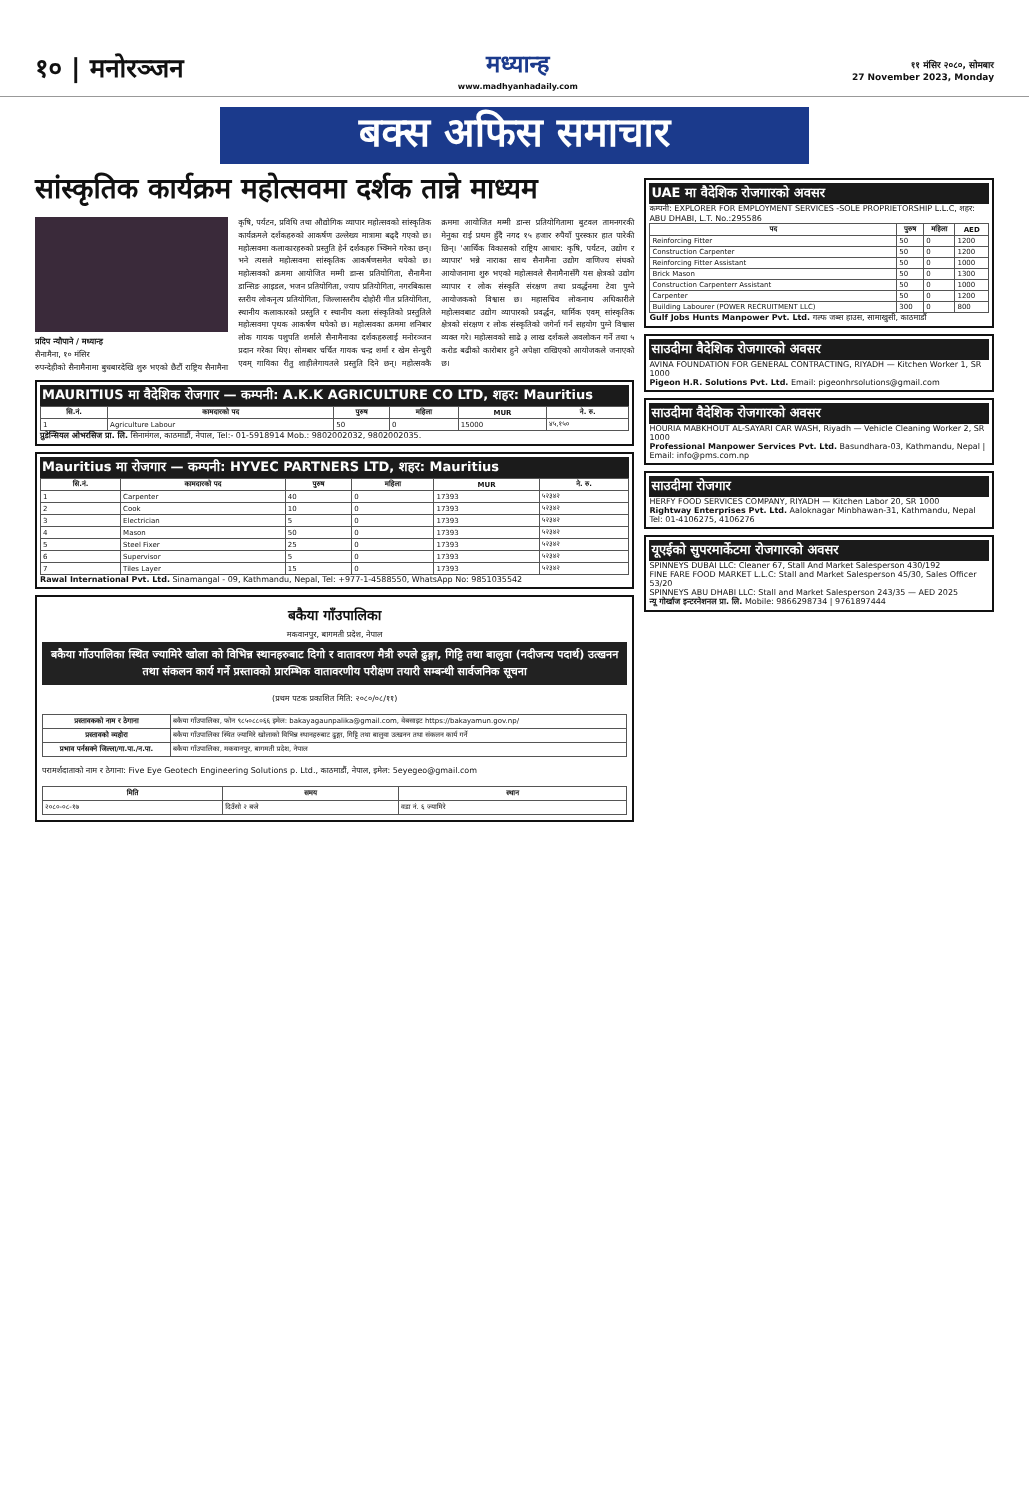१० | मनोरञ्जन मध्यान्ह
www.madhyanhadaily.com
११ मंसिर २०८०, सोमबार
27 November 2023, Monday
बक्स अफिस समाचार
सांस्कृतिक कार्यक्रम महोत्सवमा दर्शक तान्ने माध्यम
प्रदिप न्यौपाने / मध्यान्ह
सैनामैना, १० मंसिर
रुपन्देहीको सैनामैनामा बुधबारदेखि शुरु भएको छैटौं राष्ट्रिय सैनामैना कृषि, पर्यटन, प्रविधि तथा औद्योगिक व्यापार महोत्सवको सांस्कृतिक कार्यक्रमले दर्शकहरुको आकर्षण उल्लेख्य मात्रामा बढ्दै गएको छ। महोत्सवमा कलाकारहरुको प्रस्तुति हेर्न दर्शकहरु भ्क्मिने गरेका छन्। भने त्यसले महोत्सवमा सांस्कृतिक आकर्षणसमेत थपेको छ। महोत्सवको क्रममा आयोजित मम्मी डान्स प्रतियोगिता, सैनामैना डान्सिङ आइडल, भजन प्रतियोगिता, ज्याप प्रतियोगिता, नगरबिकास स्तरीय लोकनृत्य प्रतियोगिता, जिल्लास्तरीय दोहोरी गीत प्रतियोगिता, स्थानीय कलाकारको प्रस्तुति र स्थानीय कला संस्कृतिको प्रस्तुतिले महोत्सवमा पृथक आकर्षण थपेको छ। महोत्सवका क्रममा शनिबार लोक गायक पशुपति शर्माले सैनामैनाका दर्शकहरुलाई मनोरञ्जन प्रदान गरेका थिए। सोमबार चर्चित गायक चन्द्र शर्मा र खेम सेन्चुरी एवम् गायिका रीतु शाहीलेगायतले प्रस्तुति दिने छन्। महोत्सवकै क्रममा आयोजित मम्मी डान्स प्रतियोगितामा बुटवल तामनगरकी मेनुका राई प्रथम हुँदै नगद १५ हजार रुपैयाँ पुरस्कार हात पारेकी छिन्। 'आर्थिक विकासको राष्ट्रिय आधार: कृषि, पर्यटन, उद्योग र व्यापार' भन्ने नाराका साथ सैनामैना उद्योग वाणिज्य संघको आयोजनामा शुरु भएको महोत्सवले सैनामैनासँगै यस क्षेत्रको उद्योग व्यापार र लोक संस्कृति संरक्षण तथा प्रवर्द्धनमा टेवा पुग्ने आयोजकको विश्वास छ। महासचिव लोकनाथ अधिकारीले महोत्सवबाट उद्योग व्यापारको प्रवर्द्धन, धार्मिक एवम् सांस्कृतिक क्षेत्रको संरक्षण र लोक संस्कृतिको जगेर्ना गर्न सहयोग पुग्ने विश्वास व्यक्त गरे। महोत्सवको साढे ३ लाख दर्शकले अवलोकन गर्ने तथा ५ करोड बढीको कारोबार हुने अपेक्षा राखिएको आयोजकले जनाएको छ।
MAURITIUS मा वैदेशिक रोजगार — कम्पनी: A.K.K AGRICULTURE CO LTD, शहर: Mauritius
| सि.नं. | कामदारको पद | पुरुष | महिला | MUR | ने. रु. |
| --- | --- | --- | --- | --- | --- |
| 1 | Agriculture Labour | 50 | 0 | 15000 | ४५,१५० |
प्रुडेन्सियल ओभरसिज प्रा. लि. सिनामंगल, काठमाडौं, नेपाल, Tel:- 01-5918914 Mob.: 9802002032, 9802002035.
Mauritius मा रोजगार — कम्पनी: HYVEC PARTNERS LTD, शहर: Mauritius
| सि.नं. | कामदारको पद | पुरुष | महिला | MUR | ने. रु. |
| --- | --- | --- | --- | --- | --- |
| 1 | Carpenter | 40 | 0 | 17393 | ५२३४२ |
| 2 | Cook | 10 | 0 | 17393 | ५२३४२ |
| 3 | Electrician | 5 | 0 | 17393 | ५२३४२ |
| 4 | Mason | 50 | 0 | 17393 | ५२३४२ |
| 5 | Steel Fixer | 25 | 0 | 17393 | ५२३४२ |
| 6 | Supervisor | 5 | 0 | 17393 | ५२३४२ |
| 7 | Tiles Layer | 15 | 0 | 17393 | ५२३४२ |
Rawal International Pvt. Ltd. Sinamangal - 09, Kathmandu, Nepal, Tel: +977-1-4588550, WhatsApp No: 9851035542
बकैया गाँउपालिका
मकवानपुर, बागमती प्रदेश, नेपाल
बकैया गाँउपालिका स्थित ज्यामिरे खोला को विभिन्न स्थानहरुबाट दिगो र वातावरण मैत्री रुपले ढुङ्गा, गिट्टि तथा बालुवा (नदीजन्य पदार्थ) उत्खनन तथा संकलन कार्य गर्ने प्रस्तावको प्रारम्भिक वातावरणीय परीक्षण तयारी सम्बन्धी सार्वजनिक सूचना
(प्रथम पटक प्रकाशित मिति: २०८०/०८/११)
| प्रस्तावकको नाम र ठेगाना | बकैया गाँउपालिका, फोन ९८५०८८०६६ इमेल: bakayagaunpalika@gmail.com, वेबसाइट https://bakayamun.gov.np/ |
| प्रस्तावको व्यहोरा | बकैया गाँउपालिका स्थित ज्यामिरे खोलाको विभिन्न स्थानहरुबाट ढुङ्गा, गिट्टि तथा बालुवा उत्खनन तथा संकलन कार्य गर्ने |
| प्रभाव पर्नसक्ने जिल्ला/गा.पा./न.पा. | बकैया गाँउपालिका, मकवानपुर, बागमती प्रदेश, नेपाल |
परामर्शदाताको नाम र ठेगाना: Five Eye Geotech Engineering Solutions p. Ltd., काठमाडौं, नेपाल, इमेल: 5eyegeo@gmail.com
| मिति | समय | स्थान |
| --- | --- | --- |
| २०८०-०८-१७ | दिउँसो २ बजे | वडा नं. ६ ज्यामिरे |
UAE मा वैदेशिक रोजगारको अवसर
कम्पनी: EXPLORER FOR EMPLOYMENT SERVICES -SOLE PROPRIETORSHIP L.L.C, शहर: ABU DHABI, L.T. No.:295586
| पद | पुरुष | महिला | AED |
| --- | --- | --- | --- |
| Reinforcing Fitter | 50 | 0 | 1200 |
| Construction Carpenter | 50 | 0 | 1200 |
| Reinforcing Fitter Assistant | 50 | 0 | 1000 |
| Brick Mason | 50 | 0 | 1300 |
| Construction Carpenterr Assistant | 50 | 0 | 1000 |
| Carpenter | 50 | 0 | 1200 |
| Building Labourer (POWER RECRUITMENT LLC) | 300 | 0 | 800 |
Gulf Jobs Hunts Manpower Pvt. Ltd. गल्फ जब्स हाउस, सामाखुसी, काठमाडौं
साउदीमा वैदेशिक रोजगारको अवसर
AVINA FOUNDATION FOR GENERAL CONTRACTING, RIYADH — Kitchen Worker 1, SR 1000
Pigeon H.R. Solutions Pvt. Ltd. Email: pigeonhrsolutions@gmail.com
साउदीमा वैदेशिक रोजगारको अवसर
HOURIA MABKHOUT AL-SAYARI CAR WASH, Riyadh — Vehicle Cleaning Worker 2, SR 1000
Professional Manpower Services Pvt. Ltd. Basundhara-03, Kathmandu, Nepal | Email: info@pms.com.np
साउदीमा रोजगार
HERFY FOOD SERVICES COMPANY, RIYADH — Kitchen Labor 20, SR 1000
Rightway Enterprises Pvt. Ltd. Aaloknagar Minbhawan-31, Kathmandu, Nepal Tel: 01-4106275, 4106276
यूएईको सुपरमार्केटमा रोजगारको अवसर
SPINNEYS DUBAI LLC: Cleaner 67, Stall And Market Salesperson 430/192
FINE FARE FOOD MARKET L.L.C: Stall and Market Salesperson 45/30, Sales Officer 53/20
SPINNEYS ABU DHABI LLC: Stall and Market Salesperson 243/35 — AED 2025
न्यू गोर्खाज इन्टरनेशनल प्रा. लि. Mobile: 9866298734 | 9761897444